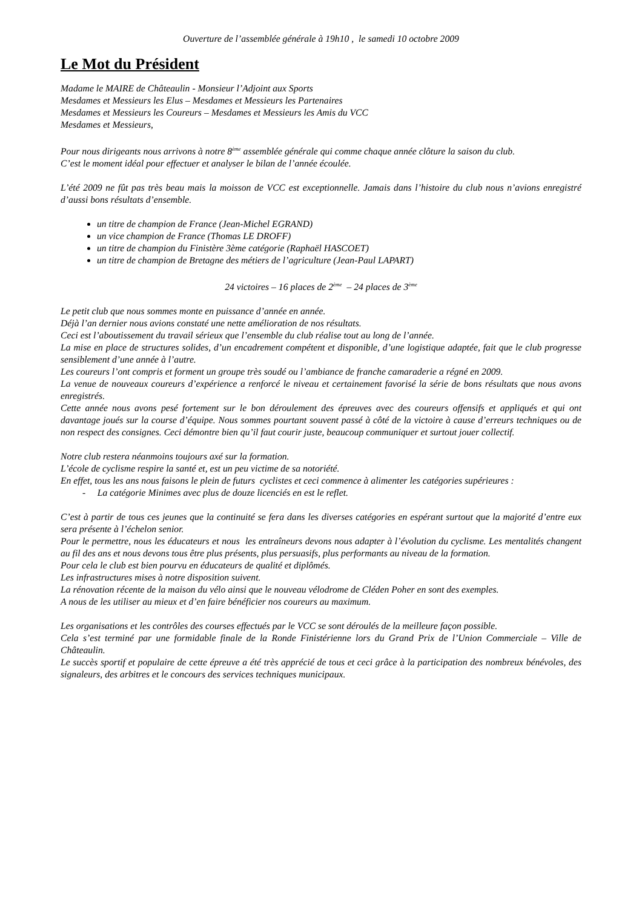Ouverture de l’assemblée générale à 19h10 , le samedi 10 octobre 2009
Le Mot du Président
Madame le MAIRE de Châteaulin - Monsieur l’Adjoint aux Sports
Mesdames et Messieurs les Elus – Mesdames et Messieurs les Partenaires
Mesdames et Messieurs les Coureurs – Mesdames et Messieurs les Amis du VCC
Mesdames et Messieurs,
Pour nous dirigeants nous arrivons à notre 8<sup>ème</sup> assemblée générale qui comme chaque année clôture la saison du club.
C’est le moment idéal pour effectuer et analyser le bilan de l’année écoulée.
L’été 2009 ne fût pas très beau mais la moisson de VCC est exceptionnelle. Jamais dans l’histoire du club nous n’avions enregistré d’aussi bons résultats d’ensemble.
un titre de champion de France (Jean-Michel EGRAND)
un vice champion de France (Thomas LE DROFF)
un titre de champion du Finistère 3ème catégorie (Raphaël HASCOET)
un titre de champion de Bretagne des métiers de l’agriculture (Jean-Paul LAPART)
24 victoires – 16 places de 2<sup>ème</sup> – 24 places de 3<sup>ème</sup>
Le petit club que nous sommes monte en puissance d’année en année.
Déjà l’an dernier nous avions constaté une nette amélioration de nos résultats.
Ceci est l’aboutissement du travail sérieux que l’ensemble du club réalise tout au long de l’année.
La mise en place de structures solides, d’un encadrement compétent et disponible, d’une logistique adaptée, fait que le club progresse sensiblement d’une année à l’autre.
Les coureurs l’ont compris et forment un groupe très soudé ou l’ambiance de franche camaraderie a régné en 2009.
La venue de nouveaux coureurs d’expérience a renforcé le niveau et certainement favorisé la série de bons résultats que nous avons enregistrés.
Cette année nous avons pesé fortement sur le bon déroulement des épreuves avec des coureurs offensifs et appliqués et qui ont davantage joués sur la course d’équipe. Nous sommes pourtant souvent passé à côté de la victoire à cause d’erreurs techniques ou de non respect des consignes. Ceci démontre bien qu’il faut courir juste, beaucoup communiquer et surtout jouer collectif.
Notre club restera néanmoins toujours axé sur la formation.
L’école de cyclisme respire la santé et, est un peu victime de sa notoriété.
En effet, tous les ans nous faisons le plein de futurs cyclistes et ceci commence à alimenter les catégories supérieures :
- La catégorie Minimes avec plus de douze licenciés en est le reflet.
C’est à partir de tous ces jeunes que la continuité se fera dans les diverses catégories en espérant surtout que la majorité d’entre eux sera présente à l’échelon senior.
Pour le permettre, nous les éducateurs et nous les entraîneurs devons nous adapter à l’évolution du cyclisme. Les mentalités changent au fil des ans et nous devons tous être plus présents, plus persuasifs, plus performants au niveau de la formation.
Pour cela le club est bien pourvu en éducateurs de qualité et diplômés.
Les infrastructures mises à notre disposition suivent.
La rénovation récente de la maison du vélo ainsi que le nouveau vélodrome de Cléden Poher en sont des exemples.
A nous de les utiliser au mieux et d’en faire bénéficier nos coureurs au maximum.
Les organisations et les contrôles des courses effectués par le VCC se sont déroulés de la meilleure façon possible.
Cela s’est terminé par une formidable finale de la Ronde Finistérienne lors du Grand Prix de l’Union Commerciale – Ville de Châteaulin.
Le succès sportif et populaire de cette épreuve a été très apprécié de tous et ceci grâce à la participation des nombreux bénévoles, des signaleurs, des arbitres et le concours des services techniques municipaux.